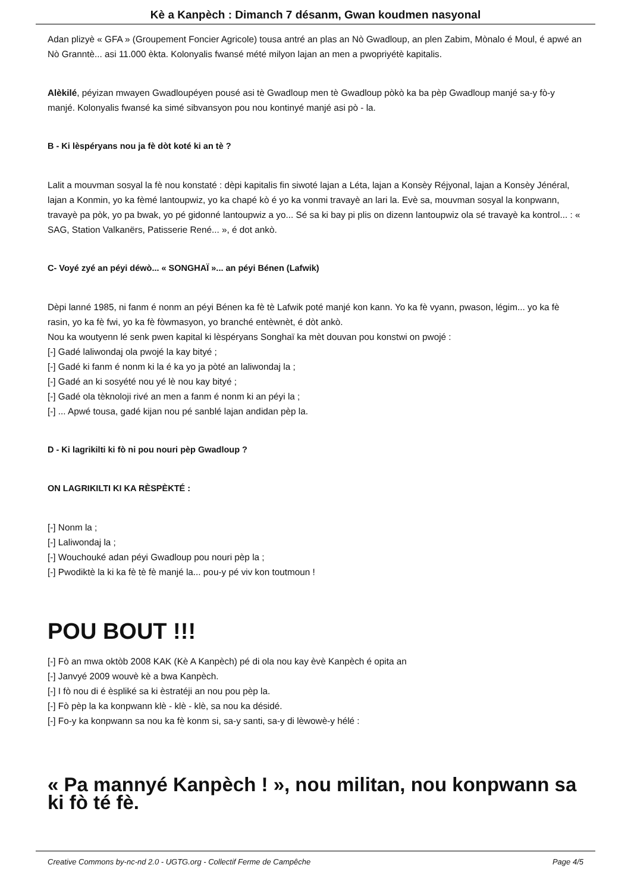Kè a Kanpèch : Dimanch 7 désanm, Gwan koudmen nasyonal
Adan plizyè « GFA » (Groupement Foncier Agricole) tousa antré an plas an Nò Gwadloup, an plen Zabim, Mònalo é Moul, é apwé an Nò Granntè... asi 11.000 èkta. Kolonyalis fwansé mété milyon lajan an men a pwopriyétè kapitalis.
Alèkilé, péyizan mwayen Gwadloupéyen pousé asi tè Gwadloup men tè Gwadloup pòkò ka ba pèp Gwadloup manjé sa-y fò-y manjé. Kolonyalis fwansé ka simé sibvansyon pou nou kontinyé manjé asi pò - la.
B - Ki lèspéryans nou ja fè dòt koté ki an tè ?
Lalit a mouvman sosyal la fè nou konstaté : dèpi kapitalis fin siwoté lajan a Léta, lajan a Konsèy Réjyonal, lajan a Konsèy Jénéral, lajan a Konmin, yo ka fèmé lantoupwiz, yo ka chapé kò é yo ka vonmi travayè an lari la. Evè sa, mouvman sosyal la konpwann, travayè pa pòk, yo pa bwak, yo pé gidonné lantoupwiz a yo... Sé sa ki bay pi plis on dizenn lantoupwiz ola sé travayè ka kontrol... : « SAG, Station Valkanërs, Patisserie René... », é dot ankò.
C- Voyé zyé an péyi déwò... « SONGHAÏ »... an péyi Bénen (Lafwik)
Dèpi lanné 1985, ni fanm é nonm an péyi Bénen ka fè tè Lafwik poté manjé kon kann. Yo ka fè vyann, pwason, légim... yo ka fè rasin, yo ka fè fwi, yo ka fè fòwmasyon, yo branché entèwnèt, é dòt ankò.
Nou ka woutyenn lé senk pwen kapital ki lèspéryans Songhaï ka mèt douvan pou konstwi on pwojé :
[-] Gadé laliwondaj ola pwojé la kay bityé ;
[-] Gadé ki fanm é nonm ki la é ka yo ja pòté an laliwondaj la ;
[-] Gadé an ki sosyété nou yé lè nou kay bityé ;
[-] Gadé ola tèknoloji rivé an men a fanm é nonm ki an péyi la ;
[-] ... Apwé tousa, gadé kijan nou pé sanblé lajan andidan pèp la.
D - Ki lagrikilti ki fò ni pou nouri pèp Gwadloup ?
ON LAGRIKILTI KI KA RÈSPÈKTÉ :
[-] Nonm la ;
[-] Laliwondaj la ;
[-] Wouchouké adan péyi Gwadloup pou nouri pèp la ;
[-] Pwodiktè la ki ka fè tè fè manjé la... pou-y pé viv kon toutmoun !
POU BOUT !!!
[-] Fò an mwa oktòb 2008 KAK (Kè A Kanpèch) pé di ola nou kay èvè Kanpèch é opita an
[-] Janvyé 2009 wouvè kè a bwa Kanpèch.
[-] I fò nou di é èspliké sa ki èstratéji an nou pou pèp la.
[-] Fò pèp la ka konpwann klè - klè - klè, sa nou ka désidé.
[-] Fo-y ka konpwann sa nou ka fè konm si, sa-y santi, sa-y di lèwowè-y hélé :
« Pa mannyé Kanpèch ! », nou militan, nou konpwann sa ki fò té fè.
Creative Commons by-nc-nd 2.0 - UGTG.org - Collectif Ferme de Campêche Page 4/5